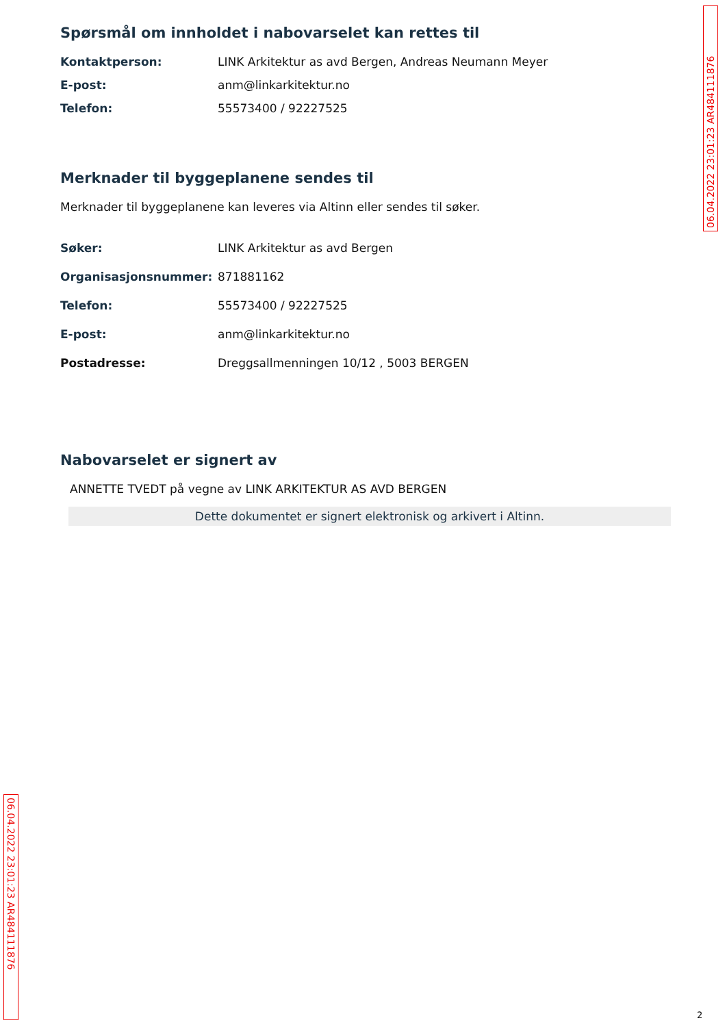06.04.2022 23:01:23 AR484111876
Spørsmål om innholdet i nabovarselet kan rettes til
Kontaktperson: LINK Arkitektur as avd Bergen, Andreas Neumann Meyer
E-post: anm@linkarkitektur.no
Telefon: 55573400 / 92227525
Merknader til byggeplanene sendes til
Merknader til byggeplanene kan leveres via Altinn eller sendes til søker.
Søker: LINK Arkitektur as avd Bergen
Organisasjonsnummer: 871881162
Telefon: 55573400 / 92227525
E-post: anm@linkarkitektur.no
Postadresse: Dreggsallmenningen 10/12 , 5003 BERGEN
Nabovarselet er signert av
ANNETTE TVEDT på vegne av LINK ARKITEKTUR AS AVD BERGEN
Dette dokumentet er signert elektronisk og arkivert i Altinn.
06.04.2022 23:01:23 AR484111876
2